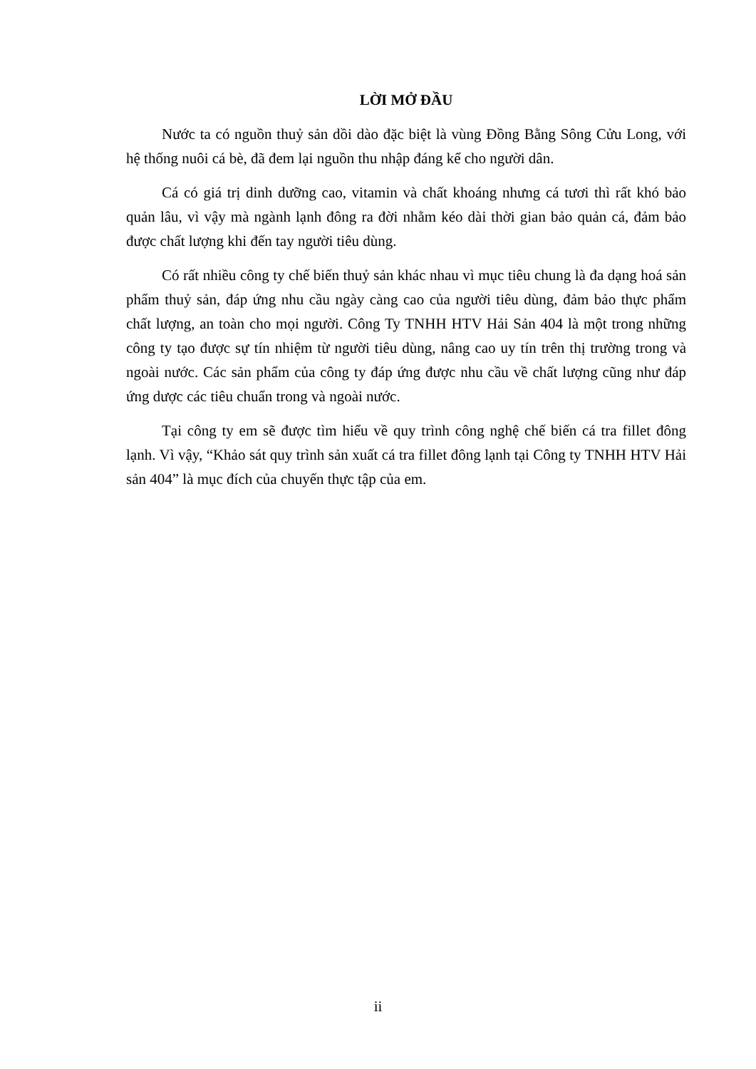LỜI MỞ ĐẦU
Nước ta có nguồn thuỷ sản dồi dào đặc biệt là vùng Đồng Bằng Sông Cửu Long, với hệ thống nuôi cá bè, đã đem lại nguồn thu nhập đáng kể cho người dân.
Cá có giá trị dinh dưỡng cao, vitamin và chất khoáng nhưng cá tươi thì rất khó bảo quản lâu, vì vậy mà ngành lạnh đông ra đời nhằm kéo dài thời gian bảo quản cá, đảm bảo được chất lượng khi đến tay người tiêu dùng.
Có rất nhiều công ty chế biến thuỷ sản khác nhau vì mục tiêu chung là đa dạng hoá sản phẩm thuỷ sản, đáp ứng nhu cầu ngày càng cao của người tiêu dùng, đảm bảo thực phẩm chất lượng, an toàn cho mọi người. Công Ty TNHH HTV Hải Sản 404 là một trong những công ty tạo được sự tín nhiệm từ người tiêu dùng, nâng cao uy tín trên thị trường trong và ngoài nước. Các sản phẩm của công ty đáp ứng được nhu cầu về chất lượng cũng như đáp ứng dược các tiêu chuẩn trong và ngoài nước.
Tại công ty em sẽ được tìm hiểu về quy trình công nghệ chế biến cá tra fillet đông lạnh. Vì vậy, “Khảo sát quy trình sản xuất cá tra fillet đông lạnh tại Công ty TNHH HTV Hải sản 404” là mục đích của chuyến thực tập của em.
ii